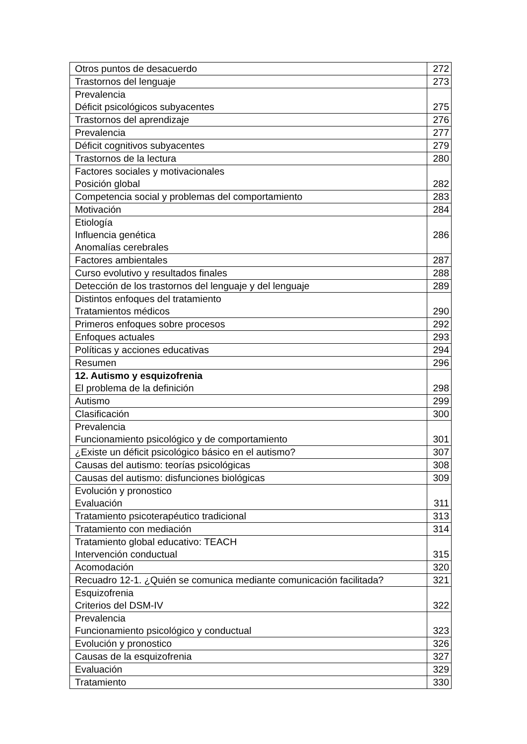| Otros puntos de desacuerdo | 272 |
| Trastornos del lenguaje | 273 |
| Prevalencia Déficit psicológicos subyacentes | 275 |
| Trastornos del aprendizaje | 276 |
| Prevalencia | 277 |
| Déficit cognitivos subyacentes | 279 |
| Trastornos de la lectura | 280 |
| Factores sociales y motivacionales Posición global | 282 |
| Competencia social y problemas del comportamiento | 283 |
| Motivación | 284 |
| Etiología Influencia genética Anomalías cerebrales | 286 |
| Factores ambientales | 287 |
| Curso evolutivo y resultados finales | 288 |
| Detección de los trastornos del lenguaje y del lenguaje | 289 |
| Distintos enfoques del tratamiento Tratamientos médicos | 290 |
| Primeros enfoques sobre procesos | 292 |
| Enfoques actuales | 293 |
| Políticas y acciones educativas | 294 |
| Resumen | 296 |
| 12. Autismo y esquizofrenia El problema de la definición | 298 |
| Autismo | 299 |
| Clasificación | 300 |
| Prevalencia Funcionamiento psicológico y de comportamiento | 301 |
| ¿Existe un déficit psicológico básico en el autismo? | 307 |
| Causas del autismo: teorías psicológicas | 308 |
| Causas del autismo: disfunciones biológicas | 309 |
| Evolución y pronostico Evaluación | 311 |
| Tratamiento psicoterapéutico tradicional | 313 |
| Tratamiento con mediación | 314 |
| Tratamiento global educativo: TEACH Intervención conductual | 315 |
| Acomodación | 320 |
| Recuadro 12-1. ¿Quién se comunica mediante comunicación facilitada? | 321 |
| Esquizofrenia Criterios del DSM-IV | 322 |
| Prevalencia Funcionamiento psicológico y conductual | 323 |
| Evolución y pronostico | 326 |
| Causas de la esquizofrenia | 327 |
| Evaluación | 329 |
| Tratamiento | 330 |